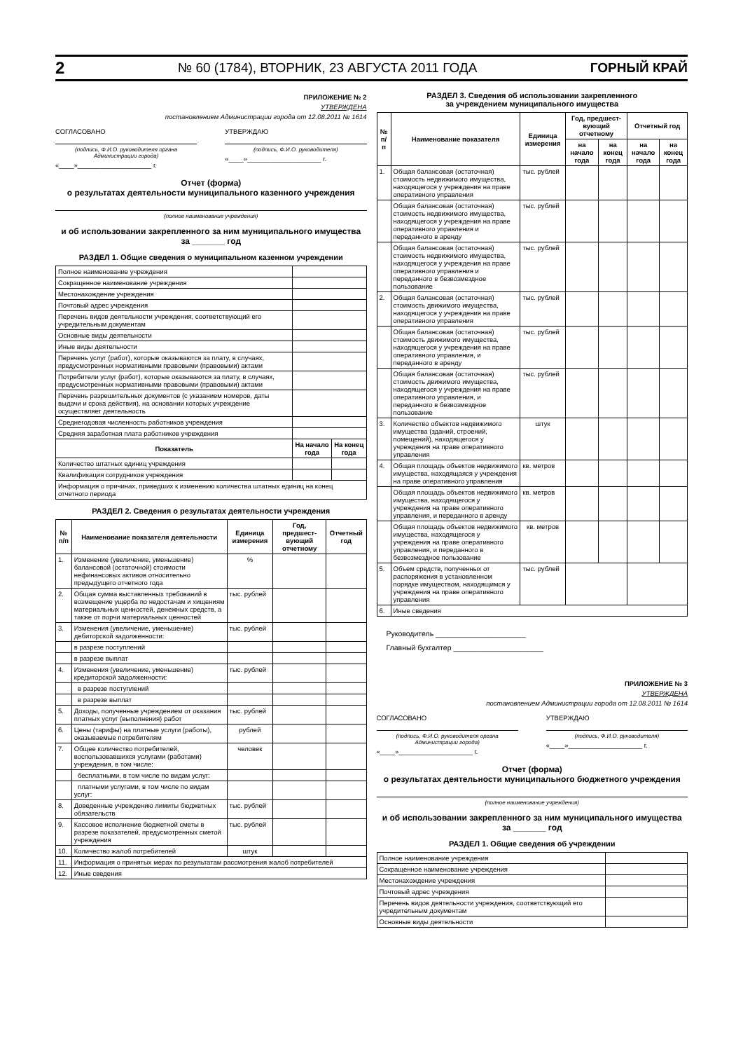2 № 60 (1784), ВТОРНИК, 23 АВГУСТА 2011 ГОДА ГОРНЫЙ КРАЙ
ПРИЛОЖЕНИЕ № 2
УТВЕРЖДЕНА
постановлением Администрации города от 12.08.2011 № 1614
СОГЛАСОВАНО
(подпись, Ф.И.О. руководителя органа Администрации города)
«____»____________________ г.
УТВЕРЖДАЮ
(подпись, Ф.И.О. руководителя)
«____»____________________ г.
Отчет (форма)
о результатах деятельности муниципального казенного учреждения
(полное наименование учреждения)
и об использовании закрепленного за ним муниципального имущества
за _______ год
РАЗДЕЛ 1. Общие сведения о муниципальном казенном учреждении
| Полное наименование учреждения | | |
| Сокращенное наименование учреждения | | |
| Местонахождение учреждения | | |
| Почтовый адрес учреждения | | |
| Перечень видов деятельности учреждения, соответствующий его учредительным документам | | |
| Основные виды деятельности | | |
| Иные виды деятельности | | |
| Перечень услуг (работ), которые оказываются за плату, в случаях, предусмотренных нормативными правовыми (правовыми) актами | | |
| Потребители услуг (работ), которые оказываются за плату, в случаях, предусмотренных нормативными правовыми (правовыми) актами | | |
| Перечень разрешительных документов (с указанием номеров, даты выдачи и срока действия), на основании которых учреждение осуществляет деятельность | | |
| Среднегодовая численность работников учреждения | | |
| Средняя заработная плата работников учреждения | | |
| Показатель | На начало года | На конец года |
| Количество штатных единиц учреждения | | |
| Квалификация сотрудников учреждения | | |
| Информация о причинах, приведших к изменению количества штатных единиц на конец отчетного периода | | |
РАЗДЕЛ 2. Сведения о результатах деятельности учреждения
| № п/п | Наименование показателя деятельности | Единица измерения | Год, предшест-вующий отчетному | Отчетный год |
| --- | --- | --- | --- | --- |
| 1. | Изменение (увеличение, уменьшение) балансовой (остаточной) стоимости нефинансовых активов относительно предыдущего отчетного года | % | | |
| 2. | Общая сумма выставленных требований в возмещение ущерба по недостачам и хищениям материальных ценностей, денежных средств, а также от порчи материальных ценностей | тыс. рублей | | |
| 3. | Изменения (увеличение, уменьшение) дебиторской задолженности: | тыс. рублей | | |
| | в разрезе поступлений | | | |
| | в разрезе выплат | | | |
| 4. | Изменения (увеличение, уменьшение) кредиторской задолженности: | тыс. рублей | | |
| | в разрезе поступлений | | | |
| | в разрезе выплат | | | |
| 5. | Доходы, полученные учреждением от оказания платных услуг (выполнения) работ | тыс. рублей | | |
| 6. | Цены (тарифы) на платные услуги (работы), оказываемые потребителям | рублей | | |
| 7. | Общее количество потребителей, воспользовавшихся услугами (работами) учреждения, в том числе: | человек | | |
| | бесплатными, в том числе по видам услуг: | | | |
| | платными услугами, в том числе по видам услуг: | | | |
| 8. | Доведенные учреждению лимиты бюджетных обязательств | тыс. рублей | | |
| 9. | Кассовое исполнение бюджетной сметы в разрезе показателей, предусмотренных сметой учреждения | тыс. рублей | | |
| 10. | Количество жалоб потребителей | штук | | |
| 11. | Информация о принятых мерах по результатам рассмотрения жалоб потребителей | | | |
| 12. | Иные сведения | | | |
РАЗДЕЛ 3. Сведения об использовании закрепленного
за учреждением муниципального имущества
| № п/п | Наименование показателя | Единица измерения | Год, предшест-вующий отчетному | | Отчетный год | |
| --- | --- | --- | --- | --- | --- | --- |
| | | | на начало года | на конец года | на начало года | на конец года |
| 1. | Общая балансовая (остаточная) стоимость недвижимого имущества, находящегося у учреждения на праве оперативного управления | тыс. рублей | | | | |
| | Общая балансовая (остаточная) стоимость недвижимого имущества, находящегося у учреждения на праве оперативного управления и переданного в аренду | тыс. рублей | | | | |
| | Общая балансовая (остаточная) стоимость недвижимого имущества, находящегося у учреждения на праве оперативного управления и переданного в безвозмездное пользование | тыс. рублей | | | | |
| 2. | Общая балансовая (остаточная) стоимость движимого имущества, находящегося у учреждения на праве оперативного управления | тыс. рублей | | | | |
| | Общая балансовая (остаточная) стоимость движимого имущества, находящегося у учреждения на праве оперативного управления, и переданного в аренду | тыс. рублей | | | | |
| | Общая балансовая (остаточная) стоимость движимого имущества, находящегося у учреждения на праве оперативного управления, и переданного в безвозмездное пользование | тыс. рублей | | | | |
| 3. | Количество объектов недвижимого имущества (зданий, строений, помещений), находящегося у учреждения на праве оперативного управления | штук | | | | |
| 4. | Общая площадь объектов недвижимого имущества, находящаяся у учреждения на праве оперативного управления | кв. метров | | | | |
| | Общая площадь объектов недвижимого имущества, находящегося у учреждения на праве оперативного управления, и переданного в аренду | кв. метров | | | | |
| | Общая площадь объектов недвижимого имущества, находящегося у учреждения на праве оперативного управления, и переданного в безвозмездное пользование | кв. метров | | | | |
| 5. | Объем средств, полученных от распоряжения в установленном порядке имуществом, находящимся у учреждения на праве оперативного управления | тыс. рублей | | | | |
| 6. | Иные сведения | | | | | |
Руководитель ______________________
Главный бухгалтер ______________________
ПРИЛОЖЕНИЕ № 3
УТВЕРЖДЕНА
постановлением Администрации города от 12.08.2011 № 1614
СОГЛАСОВАНО
(подпись, Ф.И.О. руководителя органа Администрации города)
«____»____________________ г.
УТВЕРЖДАЮ
(подпись, Ф.И.О. руководителя)
«____»____________________ г.
Отчет (форма)
о результатах деятельности муниципального бюджетного учреждения
(полное наименование учреждения)
и об использовании закрепленного за ним муниципального имущества
за _______ год
РАЗДЕЛ 1. Общие сведения об учреждении
| Полное наименование учреждения | |
| Сокращенное наименование учреждения | |
| Местонахождение учреждения | |
| Почтовый адрес учреждения | |
| Перечень видов деятельности учреждения, соответствующий его учредительным документам | |
| Основные виды деятельности | |